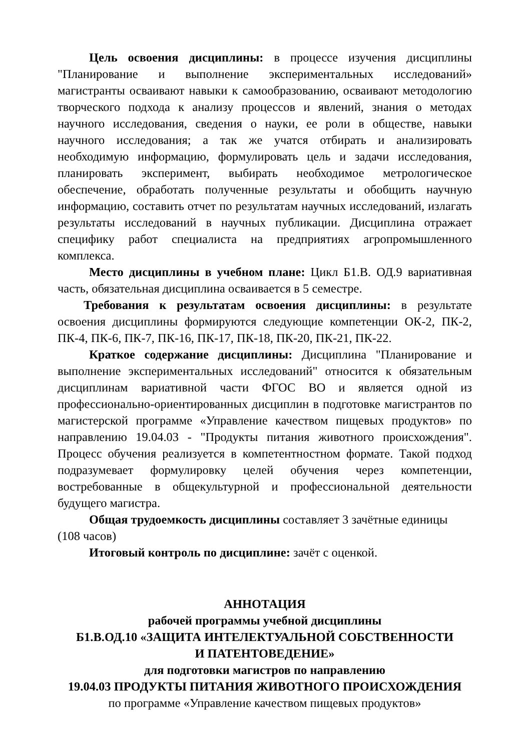Цель освоения дисциплины: в процессе изучения дисциплины "Планирование и выполнение экспериментальных исследований» магистранты осваивают навыки к самообразованию, осваивают методологию творческого подхода к анализу процессов и явлений, знания о методах научного исследования, сведения о науки, ее роли в обществе, навыки научного исследования; а так же учатся отбирать и анализировать необходимую информацию, формулировать цель и задачи исследования, планировать эксперимент, выбирать необходимое метрологическое обеспечение, обработать полученные результаты и обобщить научную информацию, составить отчет по результатам научных исследований, излагать результаты исследований в научных публикации. Дисциплина отражает специфику работ специалиста на предприятиях агропромышленного комплекса.
Место дисциплины в учебном плане: Цикл Б1.В. ОД.9 вариативная часть, обязательная дисциплина осваивается в 5 семестре.
Требования к результатам освоения дисциплины: в результате освоения дисциплины формируются следующие компетенции ОК-2, ПК-2, ПК-4, ПК-6, ПК-7, ПК-16, ПК-17, ПК-18, ПК-20, ПК-21, ПК-22.
Краткое содержание дисциплины: Дисциплина "Планирование и выполнение экспериментальных исследований" относится к обязательным дисциплинам вариативной части ФГОС ВО и является одной из профессионально-ориентированных дисциплин в подготовке магистрантов по магистерской программе «Управление качеством пищевых продуктов» по направлению 19.04.03 - "Продукты питания животного происхождения". Процесс обучения реализуется в компетентностном формате. Такой подход подразумевает формулировку целей обучения через компетенции, востребованные в общекультурной и профессиональной деятельности будущего магистра.
Общая трудоемкость дисциплины составляет 3 зачётные единицы (108 часов)
Итоговый контроль по дисциплине: зачёт с оценкой.
АННОТАЦИЯ
рабочей программы учебной дисциплины
Б1.В.ОД.10 «ЗАЩИТА ИНТЕЛЕКТУАЛЬНОЙ СОБСТВЕННОСТИ
И ПАТЕНТОВЕДЕНИЕ»
для подготовки магистров по направлению
19.04.03 ПРОДУКТЫ ПИТАНИЯ ЖИВОТНОГО ПРОИСХОЖДЕНИЯ
по программе «Управление качеством пищевых продуктов»